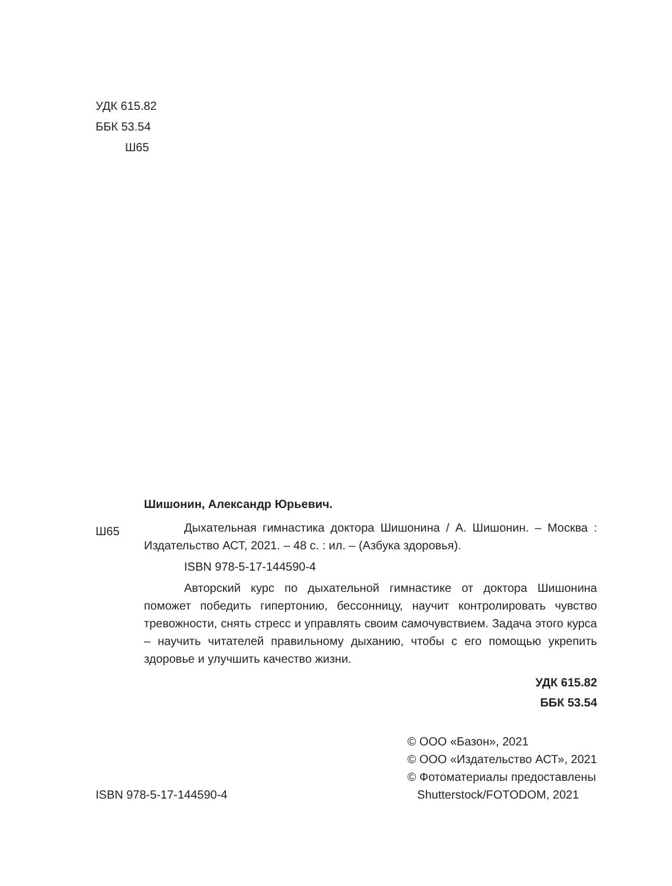УДК 615.82
ББК 53.54
Ш65
Шишонин, Александр Юрьевич.
Ш65
Дыхательная гимнастика доктора Шишонина / А. Шишонин. – Москва : Издательство АСТ, 2021. – 48 с. : ил. – (Азбука здоровья).
ISBN 978-5-17-144590-4
Авторский курс по дыхательной гимнастике от доктора Шишонина поможет победить гипертонию, бессонницу, научит контролировать чувство тревожности, снять стресс и управлять своим самочувствием. Задача этого курса – научить читателей правильному дыханию, чтобы с его помощью укрепить здоровье и улучшить качество жизни.
УДК 615.82
ББК 53.54
ISBN 978-5-17-144590-4
© ООО «Базон», 2021
© ООО «Издательство АСТ», 2021
© Фотоматериалы предоставлены
Shutterstock/FOTODOM, 2021